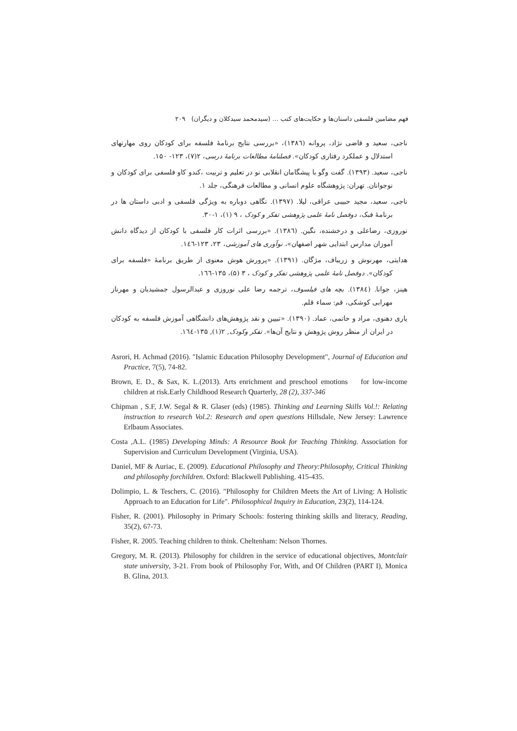فهم مضامین فلسفی داستان‌ها و حکایت‌های کتب ... (سیدمحمد سیدکلان و دیگران) ۲۰۹
ناجی، سعید و قاضی نژاد، پروانه (۱۳۸٦)، «بررسی نتایج برنامهٔ فلسفه برای کودکان روی مهارتهای استدلال و عملکرد رفتاری کودکان». فصلنامهٔ مطالعات برنامهٔ درسی، ۲(۷)، ۱۲۳- ۱۵۰.
ناجی، سعید. (۱۳۹۳). گفت وگو با پیشگامان انقلابی نو در تعلیم و تربیت ،کندو کاو فلسفی برای کودکان و نوجوانان. تهران: پژوهشگاه علوم انسانی و مطالعات فرهنگی، جلد ۱.
ناجی، سعید، مجید حبیبی عراقی، لیلا. (۱۳۹۷). نگاهی دوباره به ویژگی فلسفی و ادبی داستان ها در برنامهٔ فبک، دوفصل نامهٔ علمی پژوهشی تفکر و کودک ، ۹ (۱)، ۱-۳۰.
نوروزی، رضاعلی و درخشنده، نگین. (۱۳۸٦). «بررسی اثرات کار فلسفی با کودکان از دیدگاه دانش آموزان مدارس ابتدایی شهر اصفهان»، نوآوری های آموزشی، ۲۳، ۱۲۳-۱٤٦.
هدایتی، مهرنوش و زریباف، مژگان. (۱۳۹۱). «پرورش هوش معنوی از طریق برنامهٔ «فلسفه برای کودکان». دوفصل نامهٔ علمی پژوهشی تفکر و کودک ، ۳ (۵)، ۱۳۵-۱٦٦.
هینز، جوانا. (۱۳۸٤). بچه های فیلسوف، ترجمه رضا علی نوروزی و عبدالرسول جمشیدیان و مهرناز مهرابی کوشکی، قم: سماء قلم.
یاری دهنوی، مراد و حاتمی، عماد. (۱۳۹۰). «تبیین و نقد پژوهش‌های دانشگاهی آموزش فلسفه به کودکان در ایران از منظر روش پژوهش و نتایج آن‌ها». تفکر وکودک, ۲(۱), ۱۳۵-۱٦٤.
Asrori, H. Achmad (2016). "Islamic Education Philosophy Development", Journal of Education and Practice, 7(5), 74-82.
Brown, E. D., & Sax, K. L.(2013). Arts enrichment and preschool emotions for low-income children at risk.Early Childhood Research Quarterly, 28 (2), 337-346
Chipman , S.F, J.W. Segal & R. Glaser (eds) (1985). Thinking and Learning Skills Vol.!: Relating instruction to research Vol.2: Research and open questions Hillsdale, New Jersey: Lawrence Erlbaum Associates.
Costa ,A.L. (1985) Developing Minds: A Resource Book for Teaching Thinking. Association for Supervision and Curriculum Development (Virginia, USA).
Daniel, MF & Auriac, E. (2009). Educational Philosophy and Theory:Philosophy, Critical Thinking and philosophy forchildren. Oxford: Blackwell Publishing. 415-435.
Dolimpio, L. & Teschers, C. (2016). "Philosophy for Children Meets the Art of Living: A Holistic Approach to an Education for Life". Philosophical Inquiry in Education, 23(2), 114-124.
Fisher, R. (2001). Philosophy in Primary Schools: fostering thinking skills and literacy, Reading, 35(2), 67-73.
Fisher, R. 2005. Teaching children to think. Cheltenham: Nelson Thornes.
Gregory, M. R. (2013). Philosophy for children in the service of educational objectives, Montclair state university, 3-21. From book of Philosophy For, With, and Of Children (PART I), Monica B. Glina, 2013.